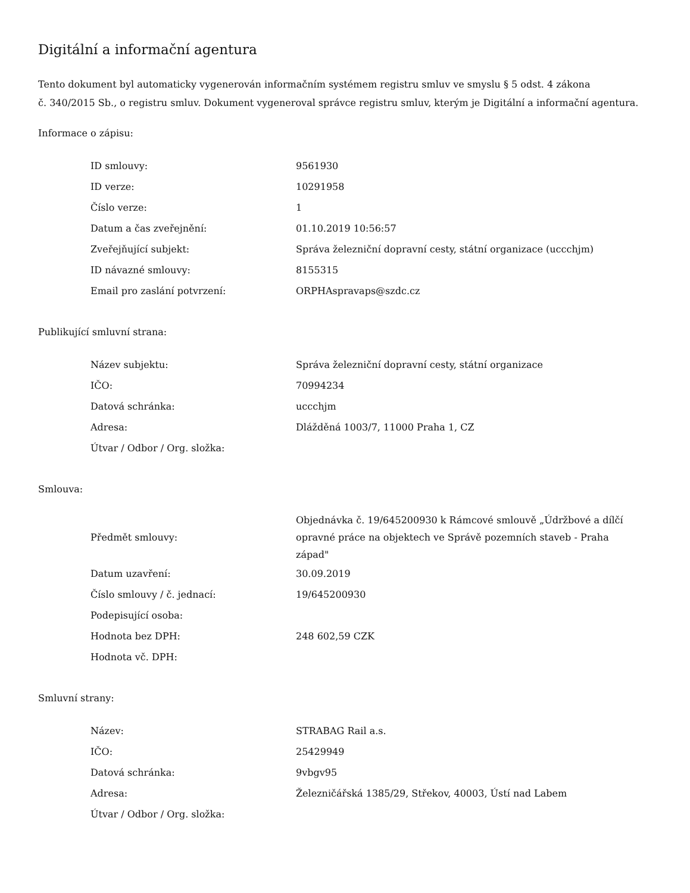Digitální a informační agentura
Tento dokument byl automaticky vygenerován informačním systémem registru smluv ve smyslu § 5 odst. 4 zákona
č. 340/2015 Sb., o registru smluv. Dokument vygeneroval správce registru smluv, kterým je Digitální a informační agentura.
Informace o zápisu:
| ID smlouvy: | 9561930 |
| ID verze: | 10291958 |
| Číslo verze: | 1 |
| Datum a čas zveřejnění: | 01.10.2019 10:56:57 |
| Zveřejňující subjekt: | Správa železniční dopravní cesty, státní organizace (uccchjm) |
| ID návazné smlouvy: | 8155315 |
| Email pro zaslání potvrzení: | ORPHAspravaps@szdc.cz |
Publikující smluvní strana:
| Název subjektu: | Správa železniční dopravní cesty, státní organizace |
| IČO: | 70994234 |
| Datová schránka: | uccchjm |
| Adresa: | Dlážděná 1003/7, 11000 Praha 1, CZ |
| Útvar / Odbor / Org. složka: | |
Smlouva:
| Předmět smlouvy: | Objednávka č. 19/645200930 k Rámcové smlouvě „Údržbové a dílčí opravné práce na objektech ve Správě pozemních staveb - Praha západ" |
| Datum uzavření: | 30.09.2019 |
| Číslo smlouvy / č. jednací: | 19/645200930 |
| Podepisující osoba: | |
| Hodnota bez DPH: | 248 602,59 CZK |
| Hodnota vč. DPH: | |
Smluvní strany:
| Název: | STRABAG Rail a.s. |
| IČO: | 25429949 |
| Datová schránka: | 9vbgv95 |
| Adresa: | Železničářská 1385/29, Střekov, 40003, Ústí nad Labem |
| Útvar / Odbor / Org. složka: | |